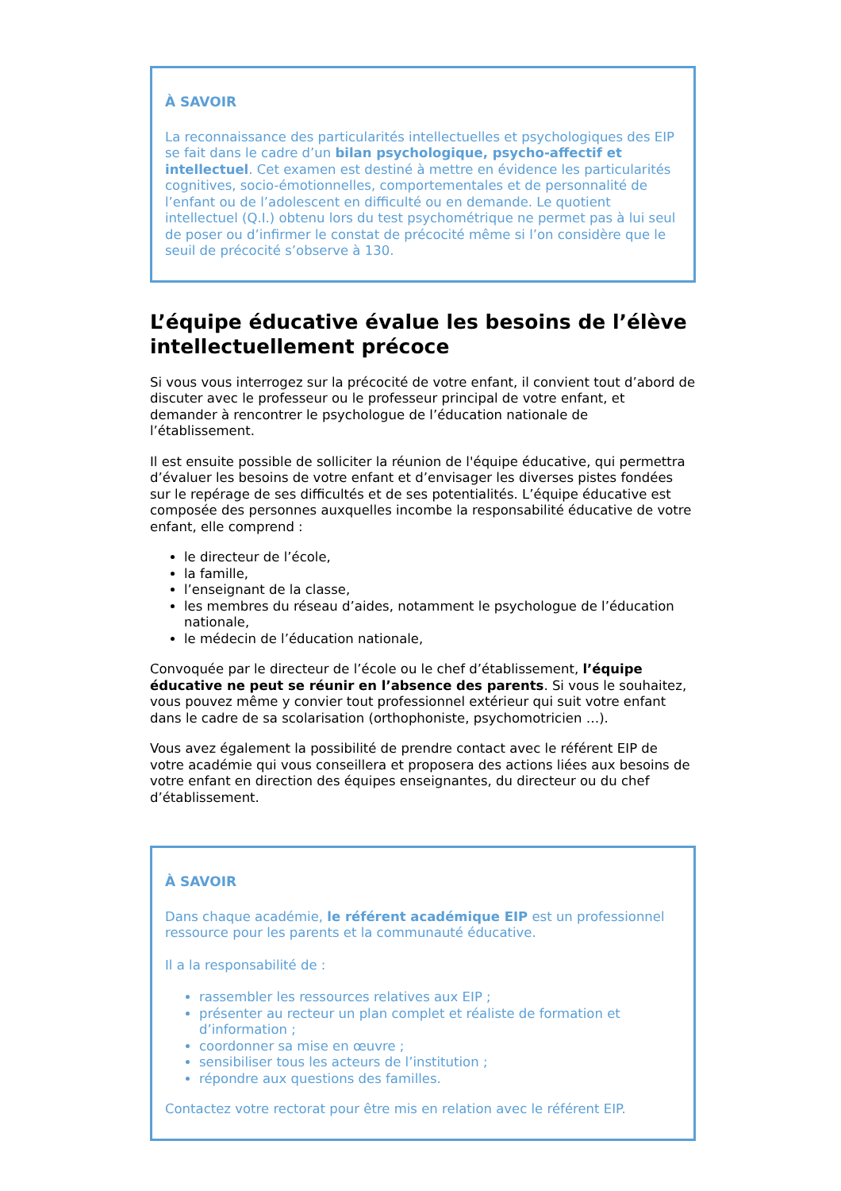À SAVOIR
La reconnaissance des particularités intellectuelles et psychologiques des EIP se fait dans le cadre d’un bilan psychologique, psycho-affectif et intellectuel. Cet examen est destiné à mettre en évidence les particularités cognitives, socio-émotionnelles, comportementales et de personnalité de l’enfant ou de l’adolescent en difficulté ou en demande. Le quotient intellectuel (Q.I.) obtenu lors du test psychométrique ne permet pas à lui seul de poser ou d’infirmer le constat de précocité même si l’on considère que le seuil de précocité s’observe à 130.
L’équipe éducative évalue les besoins de l’élève intellectuellement précoce
Si vous vous interrogez sur la précocité de votre enfant, il convient tout d’abord de discuter avec le professeur ou le professeur principal de votre enfant, et demander à rencontrer le psychologue de l’éducation nationale de l’établissement.
Il est ensuite possible de solliciter la réunion de l'équipe éducative, qui permettra d’évaluer les besoins de votre enfant et d’envisager les diverses pistes fondées sur le repérage de ses difficultés et de ses potentialités. L’équipe éducative est composée des personnes auxquelles incombe la responsabilité éducative de votre enfant, elle comprend :
le directeur de l’école,
la famille,
l’enseignant de la classe,
les membres du réseau d’aides, notamment le psychologue de l’éducation nationale,
le médecin de l’éducation nationale,
Convoquée par le directeur de l’école ou le chef d’établissement, l’équipe éducative ne peut se réunir en l’absence des parents. Si vous le souhaitez, vous pouvez même y convier tout professionnel extérieur qui suit votre enfant dans le cadre de sa scolarisation (orthophoniste, psychomotricien …).
Vous avez également la possibilité de prendre contact avec le référent EIP de votre académie qui vous conseillera et proposera des actions liées aux besoins de votre enfant en direction des équipes enseignantes, du directeur ou du chef d’établissement.
À SAVOIR
Dans chaque académie, le référent académique EIP est un professionnel ressource pour les parents et la communauté éducative.
Il a la responsabilité de :
rassembler les ressources relatives aux EIP ;
présenter au recteur un plan complet et réaliste de formation et d’information ;
coordonner sa mise en œuvre ;
sensibiliser tous les acteurs de l’institution ;
répondre aux questions des familles.
Contactez votre rectorat pour être mis en relation avec le référent EIP.